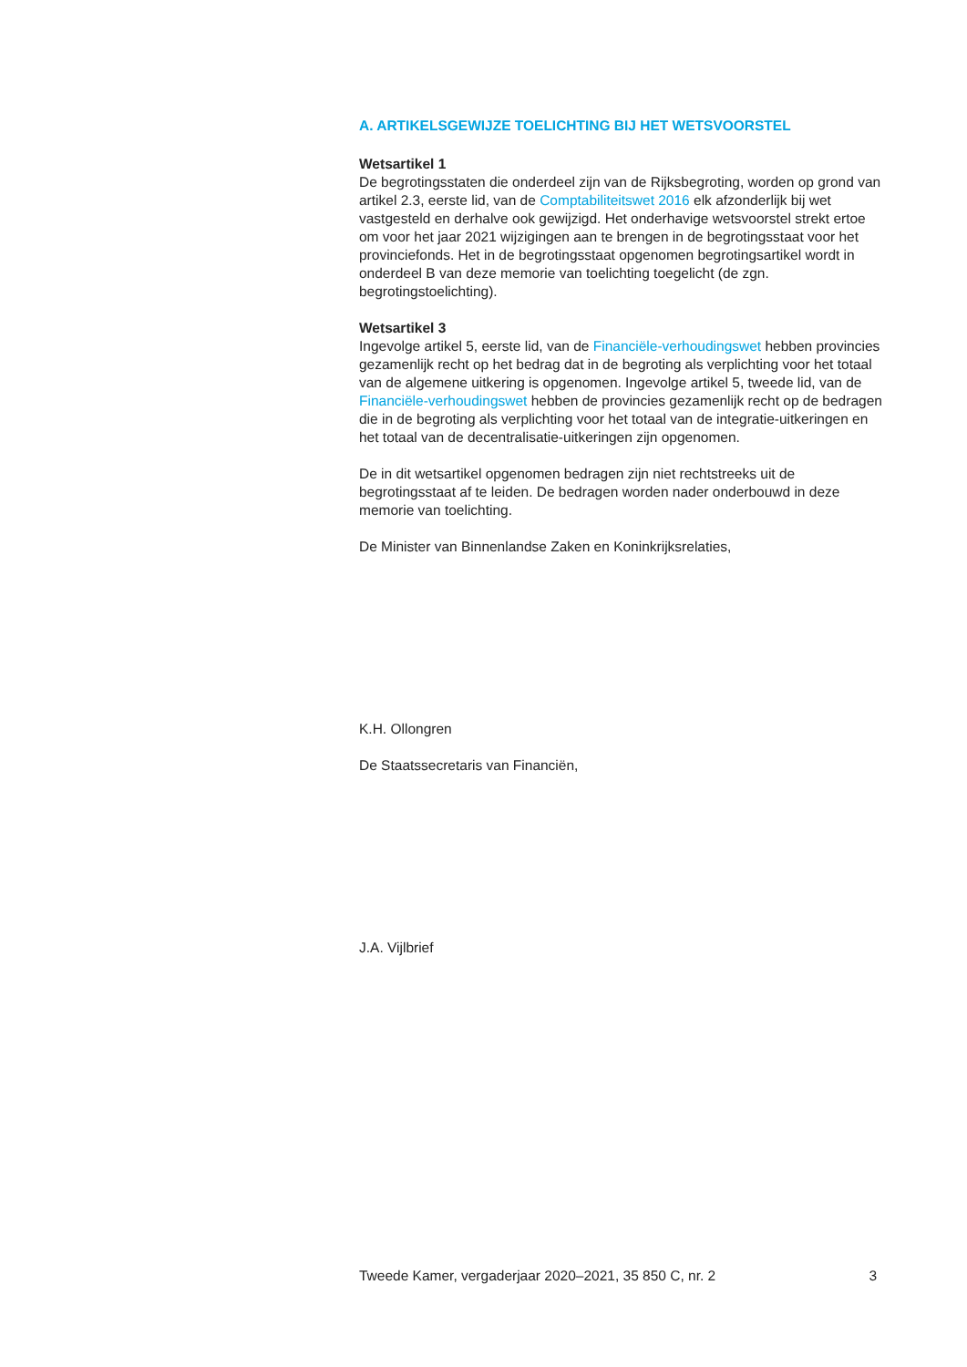A. ARTIKELSGEWIJZE TOELICHTING BIJ HET WETSVOORSTEL
Wetsartikel 1
De begrotingsstaten die onderdeel zijn van de Rijksbegroting, worden op grond van artikel 2.3, eerste lid, van de Comptabiliteitswet 2016 elk afzonderlijk bij wet vastgesteld en derhalve ook gewijzigd. Het onderhavige wetsvoorstel strekt ertoe om voor het jaar 2021 wijzigingen aan te brengen in de begrotingsstaat voor het provinciefonds. Het in de begrotingsstaat opgenomen begrotingsartikel wordt in onderdeel B van deze memorie van toelichting toegelicht (de zgn. begrotingstoelichting).
Wetsartikel 3
Ingevolge artikel 5, eerste lid, van de Financiële-verhoudingswet hebben provincies gezamenlijk recht op het bedrag dat in de begroting als verplichting voor het totaal van de algemene uitkering is opgenomen. Ingevolge artikel 5, tweede lid, van de Financiële-verhoudingswet hebben de provincies gezamenlijk recht op de bedragen die in de begroting als verplichting voor het totaal van de integratie-uitkeringen en het totaal van de decentralisatie-uitkeringen zijn opgenomen.
De in dit wetsartikel opgenomen bedragen zijn niet rechtstreeks uit de begrotingsstaat af te leiden. De bedragen worden nader onderbouwd in deze memorie van toelichting.
De Minister van Binnenlandse Zaken en Koninkrijksrelaties,
K.H. Ollongren
De Staatssecretaris van Financiën,
J.A. Vijlbrief
Tweede Kamer, vergaderjaar 2020–2021, 35 850 C, nr. 2 3